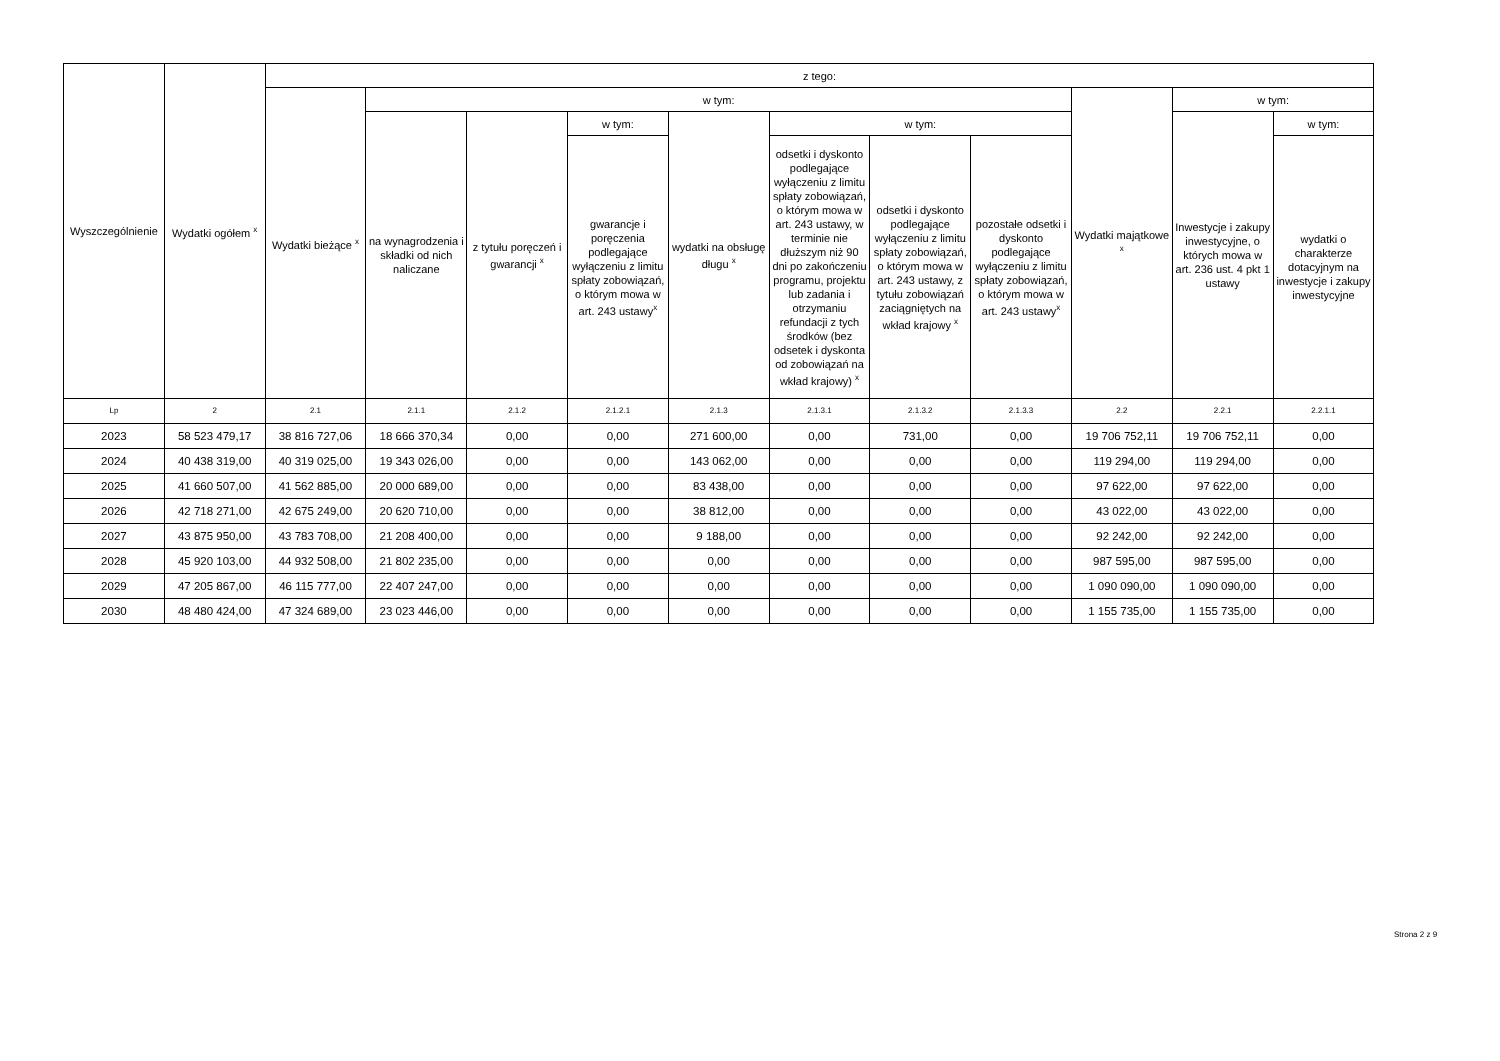| Wyszczególnienie | Wydatki ogółem <sup>x</sup> | z tego: | | | | | | | | | | |
| --- | --- | --- | --- | --- | --- | --- | --- | --- | --- | --- | --- | --- |
| | | Wydatki bieżące <sup>x</sup> | w tym: | | | | | | | Wydatki majątkowe <sup>x</sup> | w tym: | |
| | | | na wynagrodzenia i składki od nich naliczane | z tytułu poręczeń i gwarancji <sup>x</sup> | w tym: | wydatki na obsługę długu <sup>x</sup> | w tym: | | | | Inwestycje i zakupy inwestycyjne, o których mowa w art. 236 ust. 4 pkt 1 ustawy | w tym: |
| | | | | | gwarancje i poręczenia podlegające wyłączeniu z limitu spłaty zobowiązań, o którym mowa w art. 243 ustawy<sup>x</sup> | | odsetki i dyskonto podlegające wyłączeniu z limitu spłaty zobowiązań, o którym mowa w art. 243 ustawy, w terminie nie dłuższym niż 90 dni po zakończeniu programu, projektu lub zadania i otrzymaniu refundacji z tych środków (bez odsetek i dyskonta od zobowiązań na wkład krajowy) <sup>x</sup> | odsetki i dyskonto podlegające wyłączeniu z limitu spłaty zobowiązań, o którym mowa w art. 243 ustawy, z tytułu zobowiązań zaciągniętych na wkład krajowy <sup>x</sup> | pozostałe odsetki i dyskonto podlegające wyłączeniu z limitu spłaty zobowiązań, o którym mowa w art. 243 ustawy<sup>x</sup> | | | wydatki o charakterze dotacyjnym na inwestycje i zakupy inwestycyjne |
| Lp | 2 | 2.1 | 2.1.1 | 2.1.2 | 2.1.2.1 | 2.1.3 | 2.1.3.1 | 2.1.3.2 | 2.1.3.3 | 2.2 | 2.2.1 | 2.2.1.1 |
| 2023 | 58 523 479,17 | 38 816 727,06 | 18 666 370,34 | 0,00 | 0,00 | 271 600,00 | 0,00 | 731,00 | 0,00 | 19 706 752,11 | 19 706 752,11 | 0,00 |
| 2024 | 40 438 319,00 | 40 319 025,00 | 19 343 026,00 | 0,00 | 0,00 | 143 062,00 | 0,00 | 0,00 | 0,00 | 119 294,00 | 119 294,00 | 0,00 |
| 2025 | 41 660 507,00 | 41 562 885,00 | 20 000 689,00 | 0,00 | 0,00 | 83 438,00 | 0,00 | 0,00 | 0,00 | 97 622,00 | 97 622,00 | 0,00 |
| 2026 | 42 718 271,00 | 42 675 249,00 | 20 620 710,00 | 0,00 | 0,00 | 38 812,00 | 0,00 | 0,00 | 0,00 | 43 022,00 | 43 022,00 | 0,00 |
| 2027 | 43 875 950,00 | 43 783 708,00 | 21 208 400,00 | 0,00 | 0,00 | 9 188,00 | 0,00 | 0,00 | 0,00 | 92 242,00 | 92 242,00 | 0,00 |
| 2028 | 45 920 103,00 | 44 932 508,00 | 21 802 235,00 | 0,00 | 0,00 | 0,00 | 0,00 | 0,00 | 0,00 | 987 595,00 | 987 595,00 | 0,00 |
| 2029 | 47 205 867,00 | 46 115 777,00 | 22 407 247,00 | 0,00 | 0,00 | 0,00 | 0,00 | 0,00 | 0,00 | 1 090 090,00 | 1 090 090,00 | 0,00 |
| 2030 | 48 480 424,00 | 47 324 689,00 | 23 023 446,00 | 0,00 | 0,00 | 0,00 | 0,00 | 0,00 | 0,00 | 1 155 735,00 | 1 155 735,00 | 0,00 |
Strona 2 z 9